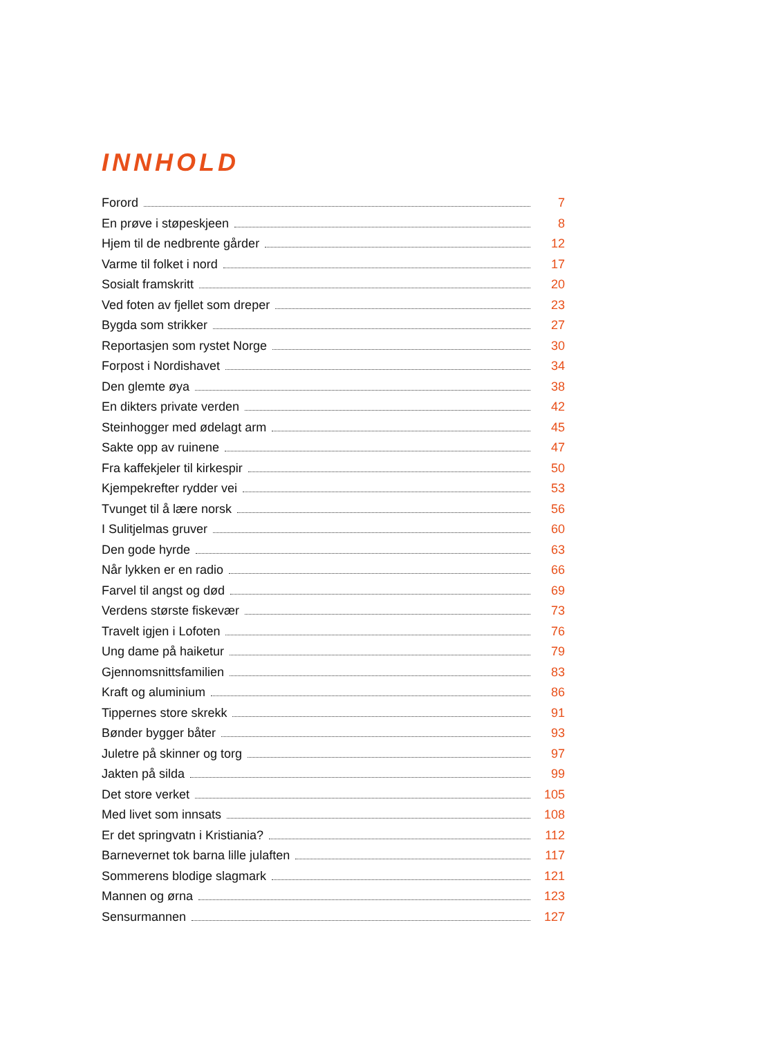INNHOLD
Forord 7
En prøve i støpeskjeen 8
Hjem til de nedbrente gårder 12
Varme til folket i nord 17
Sosialt framskritt 20
Ved foten av fjellet som dreper 23
Bygda som strikker 27
Reportasjen som rystet Norge 30
Forpost i Nordishavet 34
Den glemte øya 38
En dikters private verden 42
Steinhogger med ødelagt arm 45
Sakte opp av ruinene 47
Fra kaffekjeler til kirkespir 50
Kjempekrefter rydder vei 53
Tvunget til å lære norsk 56
I Sulitjelmas gruver 60
Den gode hyrde 63
Når lykken er en radio 66
Farvel til angst og død 69
Verdens største fiskevær 73
Travelt igjen i Lofoten 76
Ung dame på haiketur 79
Gjennomsnittsfamilien 83
Kraft og aluminium 86
Tippernes store skrekk 91
Bønder bygger båter 93
Juletre på skinner og torg 97
Jakten på silda 99
Det store verket 105
Med livet som innsats 108
Er det springvatn i Kristiania? 112
Barnevernet tok barna lille julaften 117
Sommerens blodige slagmark 121
Mannen og ørna 123
Sensurmannen 127